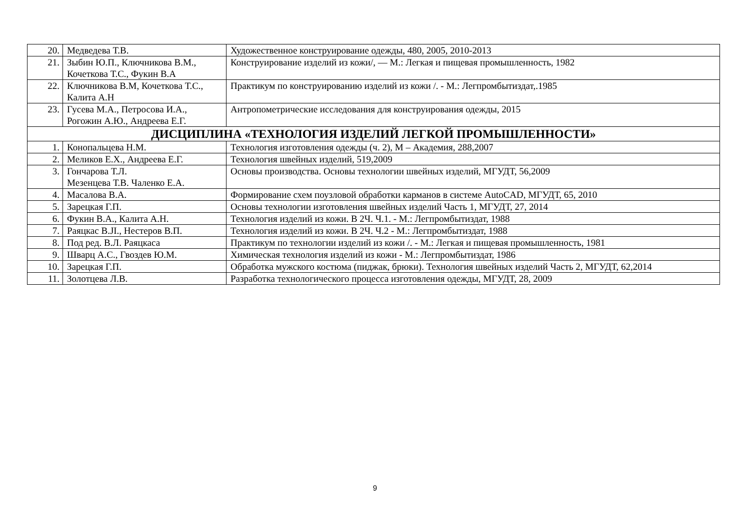| 20. | Медведева Т.В. | Художественное конструирование одежды, 480, 2005, 2010-2013 |
| 21. | Зыбин Ю.П., Ключникова В.М., Кочеткова Т.С., Фукин В.А | Конструирование изделий из кожи/, — М.: Легкая и пищевая промышленность, 1982 |
| 22. | Ключникова В.М, Кочеткова Т.С., Калита А.Н | Практикум по конструированию изделий из кожи /. - М.: Легпромбытиздат,.1985 |
| 23. | Гусева М.А., Петросова И.А., Рогожин А.Ю., Андреева Е.Г. | Антропометрические исследования для конструирования одежды, 2015 |
| ДИСЦИПЛИНА «ТЕХНОЛОГИЯ ИЗДЕЛИЙ ЛЕГКОЙ ПРОМЫШЛЕННОСТИ» | | |
| 1. | Конопальцева Н.М. | Технология изготовления одежды (ч. 2), М – Академия, 288,2007 |
| 2. | Меликов Е.Х., Андреева Е.Г. | Технология швейных изделий, 519,2009 |
| 3. | Гончарова Т.Л. Мезенцева Т.В. Чаленко Е.А. | Основы производства. Основы технологии швейных изделий, МГУДТ, 56,2009 |
| 4. | Масалова В.А. | Формирование схем поузловой обработки карманов в системе AutoCAD, МГУДТ, 65, 2010 |
| 5. | Зарецкая Г.П. | Основы технологии изготовления швейных изделий Часть 1, МГУДТ, 27, 2014 |
| 6. | Фукин В.А., Калита А.Н. | Технология изделий из кожи. В 2Ч. Ч.1. - М.: Легпромбытиздат, 1988 |
| 7. | Раяцкас В.JI., Нестеров В.П. | Технология изделий из кожи. В 2Ч. Ч.2 - М.: Легпромбытиздат, 1988 |
| 8. | Под ред. В.Л. Раяцкаса | Практикум по технологии изделий из кожи /. - М.: Легкая и пищевая промышленность, 1981 |
| 9. | Шварц А.С., Гвоздев Ю.М. | Химическая технология изделий из кожи - М.: Легпромбытиздат, 1986 |
| 10. | Зарецкая Г.П. | Обработка мужского костюма (пиджак, брюки). Технология швейных изделий Часть 2, МГУДТ, 62,2014 |
| 11. | Золотцева Л.В. | Разработка технологического процесса изготовления одежды, МГУДТ, 28, 2009 |
9